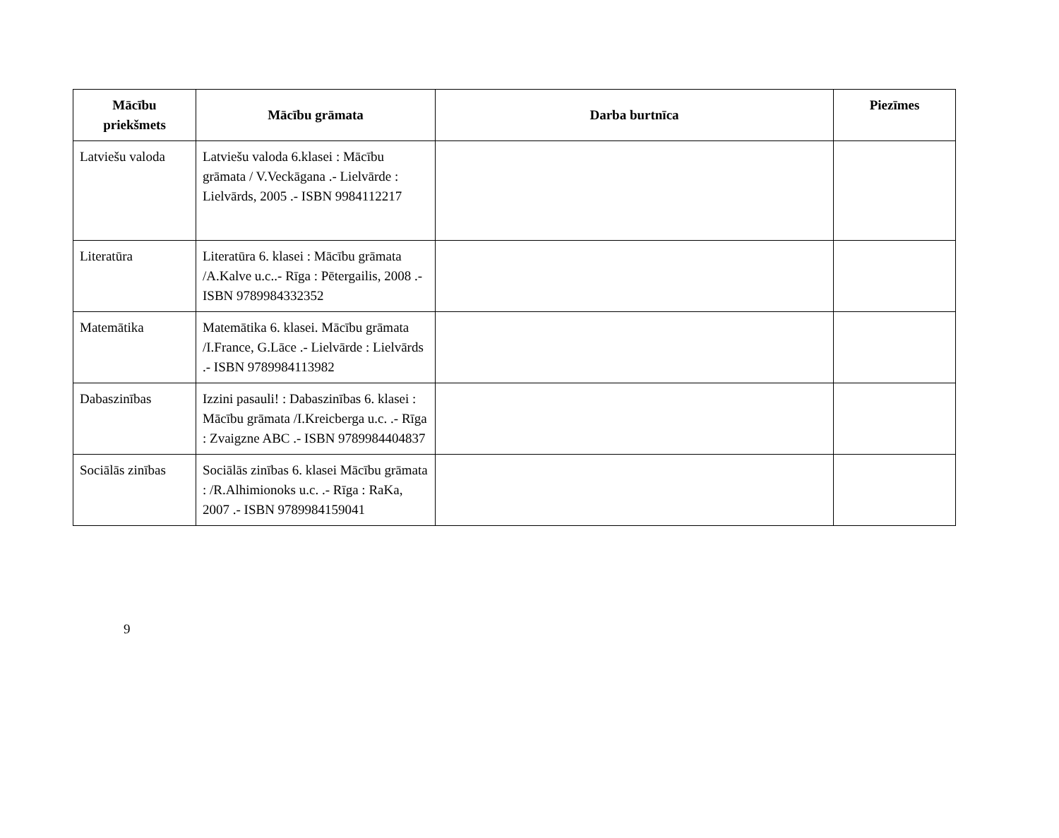| Mācību priekšmets | Mācību grāmata | Darba burtnīca | Piezīmes |
| --- | --- | --- | --- |
| Latviešu valoda | Latviešu valoda 6.klasei : Mācību grāmata / V.Veckāgana .- Lielvārde : Lielvārds, 2005 .- ISBN 9984112217 | | |
| Literatūra | Literatūra 6. klasei : Mācību grāmata /A.Kalve u.c..- Rīga : Pētergailis, 2008 .- ISBN 9789984332352 | | |
| Matemātika | Matemātika 6. klasei. Mācību grāmata /I.France, G.Lāce .- Lielvārde : Lielvārds .- ISBN 9789984113982 | | |
| Dabaszinības | Izzini pasauli! : Dabaszinības 6. klasei : Mācību grāmata /I.Kreicberga u.c. .- Rīga : Zvaigzne ABC .- ISBN 9789984404837 | | |
| Sociālās zinības | Sociālās zinības 6. klasei Mācību grāmata : /R.Alhimionoks u.c. .- Rīga : RaKa, 2007 .- ISBN 9789984159041 | | |
9